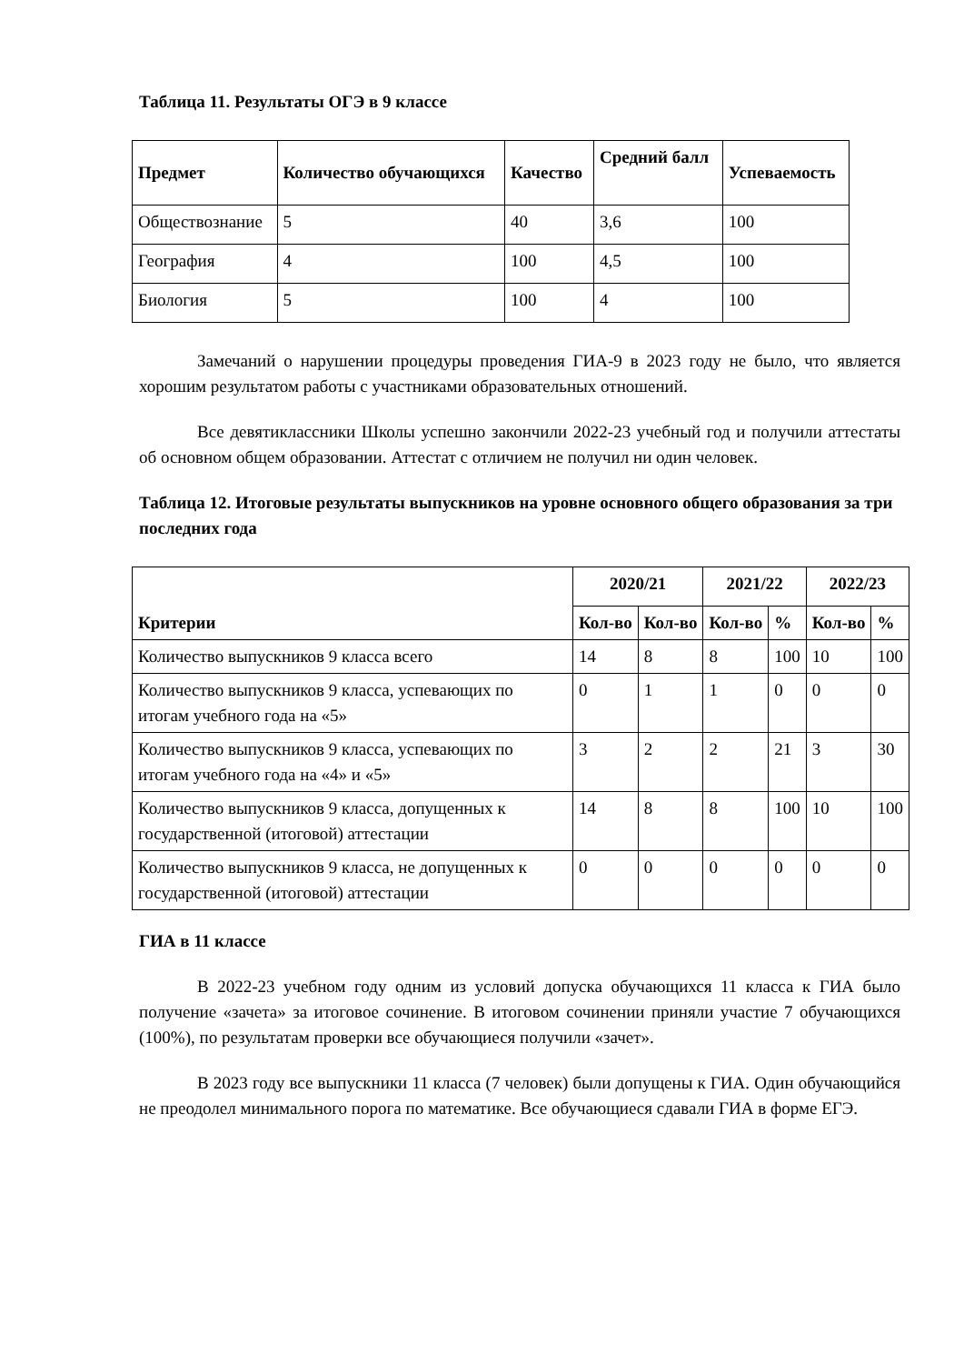Таблица 11. Результаты ОГЭ в 9 классе
| Предмет | Количество обучающихся | Качество | Средний балл | Успеваемость |
| --- | --- | --- | --- | --- |
| Обществознание | 5 | 40 | 3,6 | 100 |
| География | 4 | 100 | 4,5 | 100 |
| Биология | 5 | 100 | 4 | 100 |
Замечаний о нарушении процедуры проведения ГИА-9 в 2023 году не было, что является хорошим результатом работы с участниками образовательных отношений.
Все девятиклассники Школы успешно закончили 2022-23 учебный год и получили аттестаты об основном общем образовании. Аттестат с отличием не получил ни один человек.
Таблица 12. Итоговые результаты выпускников на уровне основного общего образования за три последних года
| Критерии | 2020/21 | | 2021/22 | | 2022/23 | |
| --- | --- | --- | --- | --- | --- | --- |
| | Кол-во | Кол-во | Кол-во | % | Кол-во | % |
| Количество выпускников 9 класса всего | 14 | 8 | 8 | 100 | 10 | 100 |
| Количество выпускников 9 класса, успевающих по итогам учебного года на «5» | 0 | 1 | 1 | 0 | 0 | 0 |
| Количество выпускников 9 класса, успевающих по итогам учебного года на «4» и «5» | 3 | 2 | 2 | 21 | 3 | 30 |
| Количество выпускников 9 класса, допущенных к государственной (итоговой) аттестации | 14 | 8 | 8 | 100 | 10 | 100 |
| Количество выпускников 9 класса, не допущенных к государственной (итоговой) аттестации | 0 | 0 | 0 | 0 | 0 | 0 |
ГИА в 11 классе
В 2022-23 учебном году одним из условий допуска обучающихся 11 класса к ГИА было получение «зачета» за итоговое сочинение. В итоговом сочинении приняли участие 7 обучающихся (100%), по результатам проверки все обучающиеся получили «зачет».
В 2023 году все выпускники 11 класса (7 человек) были допущены к ГИА. Один обучающийся не преодолел минимального порога по математике. Все обучающиеся сдавали ГИА в форме ЕГЭ.